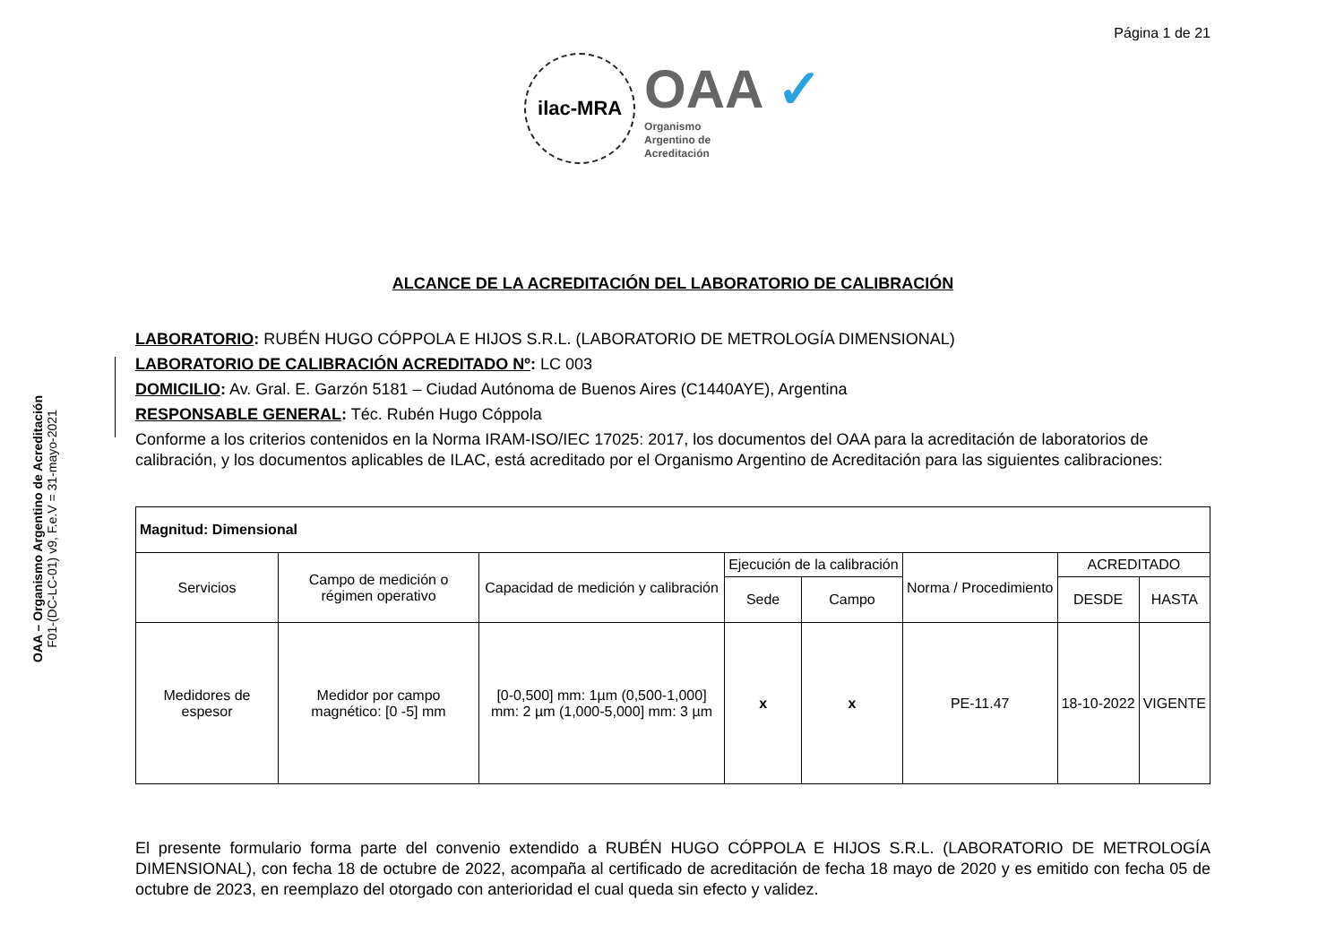OAA – Organismo Argentino de Acreditación
F01-(DC-LC-01) v9, F.e.V = 31-mayo-2021
Página 1 de 21
ilac-MRA
OAA ✓
Organismo
Argentino de
Acreditación
ALCANCE DE LA ACREDITACIÓN DEL LABORATORIO DE CALIBRACIÓN
LABORATORIO: RUBÉN HUGO CÓPPOLA E HIJOS S.R.L. (LABORATORIO DE METROLOGÍA DIMENSIONAL)
LABORATORIO DE CALIBRACIÓN ACREDITADO Nº: LC 003
DOMICILIO: Av. Gral. E. Garzón 5181 – Ciudad Autónoma de Buenos Aires (C1440AYE), Argentina
RESPONSABLE GENERAL: Téc. Rubén Hugo Cóppola
Conforme a los criterios contenidos en la Norma IRAM-ISO/IEC 17025: 2017, los documentos del OAA para la acreditación de laboratorios de calibración, y los documentos aplicables de ILAC, está acreditado por el Organismo Argentino de Acreditación para las siguientes calibraciones:
| Magnitud: Dimensional | | | | | | | |
| Servicios | Campo de medición o régimen operativo | Capacidad de medición y calibración | Ejecución de la calibración | | Norma / Procedimiento | ACREDITADO | |
| | | | Sede | Campo | | DESDE | HASTA |
| Medidores de espesor | Medidor por campo magnético: [0 -5] mm | [0-0,500] mm: 1µm (0,500-1,000] mm: 2 µm (1,000-5,000] mm: 3 µm | x | x | PE-11.47 | 18-10-2022 | VIGENTE |
El presente formulario forma parte del convenio extendido a RUBÉN HUGO CÓPPOLA E HIJOS S.R.L. (LABORATORIO DE METROLOGÍA DIMENSIONAL), con fecha 18 de octubre de 2022, acompaña al certificado de acreditación de fecha 18 mayo de 2020 y es emitido con fecha 05 de octubre de 2023, en reemplazo del otorgado con anterioridad el cual queda sin efecto y validez.